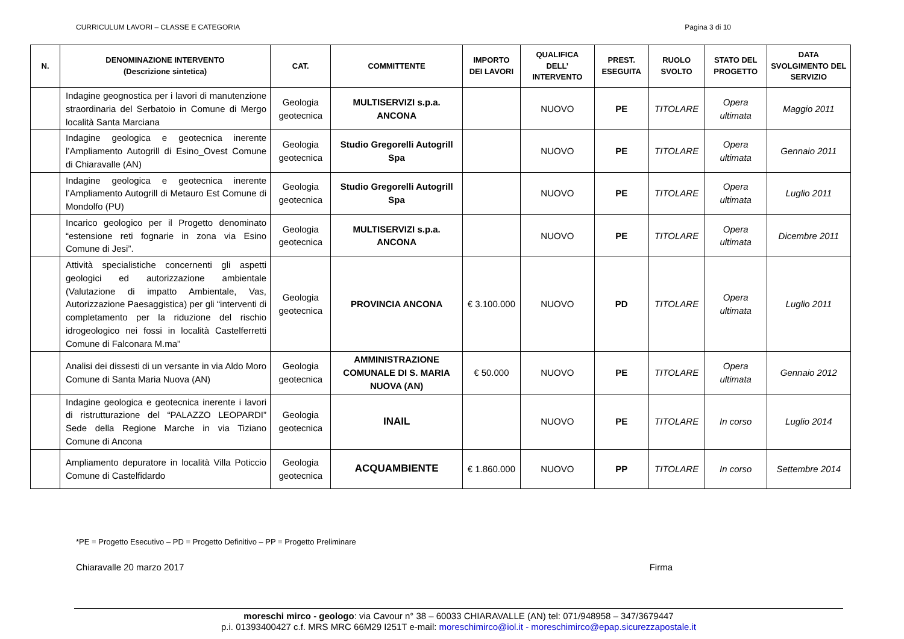CURRICULUM LAVORI – CLASSE E CATEGORIA Pagina 3 di 10
| N. | DENOMINAZIONE INTERVENTO (Descrizione sintetica) | CAT. | COMMITTENTE | IMPORTO DEI LAVORI | QUALIFICA DELL’ INTERVENTO | PREST. ESEGUITA | RUOLO SVOLTO | STATO DEL PROGETTO | DATA SVOLGIMENTO DEL SERVIZIO |
| --- | --- | --- | --- | --- | --- | --- | --- | --- | --- |
| | Indagine geognostica per i lavori di manutenzione straordinaria del Serbatoio in Comune di Mergo località Santa Marciana | Geologia geotecnica | MULTISERVIZI s.p.a. ANCONA | | NUOVO | PE | TITOLARE | Opera ultimata | Maggio 2011 |
| | Indagine geologica e geotecnica inerente l’Ampliamento Autogrill di Esino_Ovest Comune di Chiaravalle (AN) | Geologia geotecnica | Studio Gregorelli Autogrill Spa | | NUOVO | PE | TITOLARE | Opera ultimata | Gennaio 2011 |
| | Indagine geologica e geotecnica inerente l’Ampliamento Autogrill di Metauro Est Comune di Mondolfo (PU) | Geologia geotecnica | Studio Gregorelli Autogrill Spa | | NUOVO | PE | TITOLARE | Opera ultimata | Luglio 2011 |
| | Incarico geologico per il Progetto denominato “estensione reti fognarie in zona via Esino Comune di Jesi”. | Geologia geotecnica | MULTISERVIZI s.p.a. ANCONA | | NUOVO | PE | TITOLARE | Opera ultimata | Dicembre 2011 |
| | Attività specialistiche concernenti gli aspetti geologici ed autorizzazione ambientale (Valutazione di impatto Ambientale, Vas, Autorizzazione Paesaggistica) per gli “interventi di completamento per la riduzione del rischio idrogeologico nei fossi in località Castelferretti Comune di Falconara M.ma” | Geologia geotecnica | PROVINCIA ANCONA | € 3.100.000 | NUOVO | PD | TITOLARE | Opera ultimata | Luglio 2011 |
| | Analisi dei dissesti di un versante in via Aldo Moro Comune di Santa Maria Nuova (AN) | Geologia geotecnica | AMMINISTRAZIONE COMUNALE DI S. MARIA NUOVA (AN) | € 50.000 | NUOVO | PE | TITOLARE | Opera ultimata | Gennaio 2012 |
| | Indagine geologica e geotecnica inerente i lavori di ristrutturazione del “PALAZZO LEOPARDI” Sede della Regione Marche in via Tiziano Comune di Ancona | Geologia geotecnica | INAIL | | NUOVO | PE | TITOLARE | In corso | Luglio 2014 |
| | Ampliamento depuratore in località Villa Poticcio Comune di Castelfidardo | Geologia geotecnica | ACQUAMBIENTE | € 1.860.000 | NUOVO | PP | TITOLARE | In corso | Settembre 2014 |
*PE = Progetto Esecutivo – PD = Progetto Definitivo – PP = Progetto Preliminare
Chiaravalle 20 marzo 2017 Firma
moreschi mirco - geologo: via Cavour n° 38 – 60033 CHIARAVALLE (AN) tel: 071/948958 – 347/3679447
p.i. 01393400427 c.f. MRS MRC 66M29 I251T e-mail: moreschimirco@iol.it - moreschimirco@epap.sicurezzapostale.it